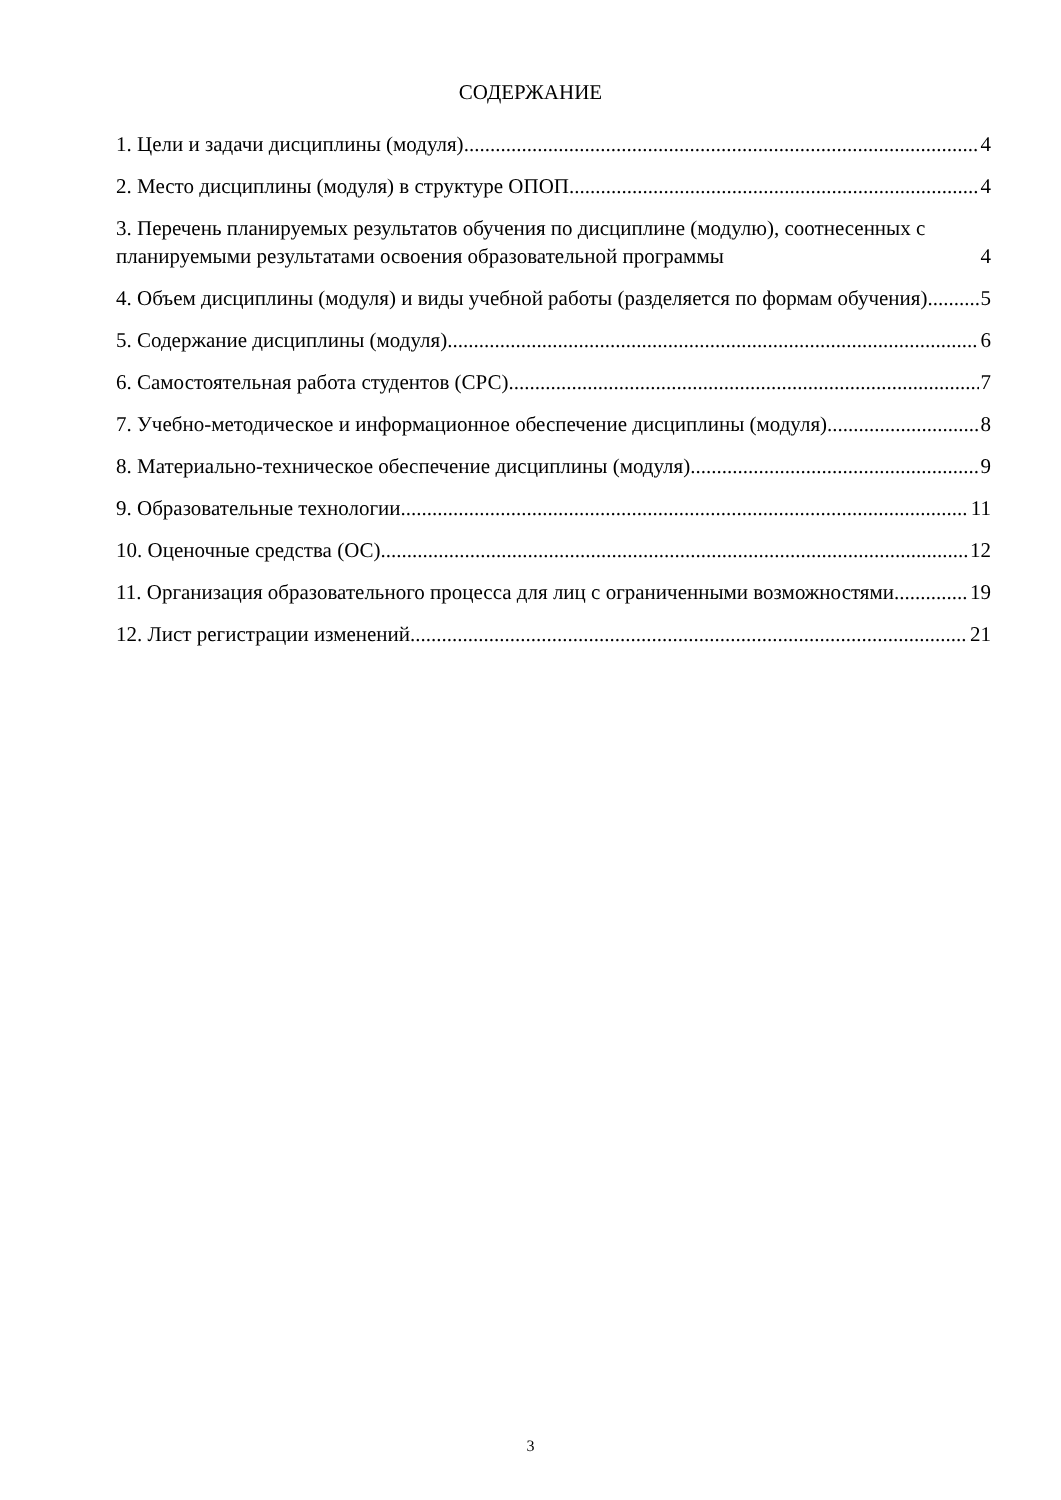СОДЕРЖАНИЕ
1. Цели и задачи дисциплины (модуля) 4
2. Место дисциплины (модуля) в структуре ОПОП 4
3. Перечень планируемых результатов обучения по дисциплине (модулю), соотнесенных с планируемыми результатами освоения образовательной программы 4
4. Объем дисциплины (модуля) и виды учебной работы (разделяется по формам обучения) 5
5. Содержание дисциплины (модуля) 6
6. Самостоятельная работа студентов (СРС) 7
7. Учебно-методическое и информационное обеспечение дисциплины (модуля) 8
8. Материально-техническое обеспечение дисциплины (модуля) 9
9. Образовательные технологии 11
10. Оценочные средства (ОС) 12
11. Организация образовательного процесса для лиц с ограниченными возможностями 19
12. Лист регистрации изменений 21
3